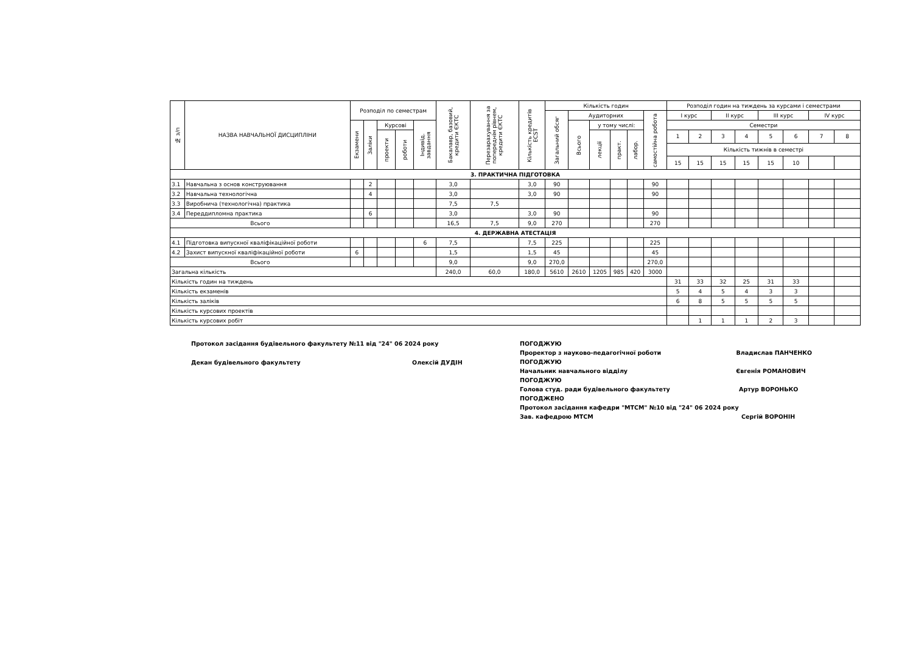| № з/п | НАЗВА НАВЧАЛЬНОЇ ДИСЦИПЛІНИ | Розподіл по семестрам | | | | | Бакалавр, базовий, кредити ЄКТС | Перезарахування за попереднім рівнем, кредити ЄКТС | Кількість кредитів ECST | Кількість годин | | | | | | Розподіл годин на тиждень за курсами і семестрами | | | | | | | |
| --- | --- | --- | --- | --- | --- | --- | --- | --- | --- | --- | --- | --- | --- | --- | --- | --- | --- | --- | --- | --- | --- | --- | --- |
| | | | | | | | | | | Загальний обсяг | Аудиторних | | | | самостійна робота | І курс | | ІІ курс | | ІІІ курс | | IV курс | |
| | | Екзамени | Заліки | Курсові | | Індивід. завдання | | | | | Всього | у тому числі: | | | | Семестри | | | | | | | |
| | | | | проекти | роботи | | | | | | | лекції | практ. | лабор. | | 1 | 2 | 3 | 4 | 5 | 6 | 7 | 8 |
| | | | | | | | | | | | | | | | | Кількість тижнів в семестрі | | | | | | | |
| | | | | | | | | | | | | | | | | 15 | 15 | 15 | 15 | 15 | 10 | | |
| 3. ПРАКТИЧНА ПІДГОТОВКА | | | | | | | | | | | | | | | | | | | | | | | |
| 3.1 | Навчальна з основ конструювання | | 2 | | | | 3,0 | | 3,0 | 90 | | | | | 90 | | | | | | | | |
| 3.2 | Навчальна технологічна | | 4 | | | | 3,0 | | 3,0 | 90 | | | | | 90 | | | | | | | | |
| 3.3 | Виробнича (технологічна) практика | | | | | | 7,5 | 7,5 | | | | | | | | | | | | | | | |
| 3.4 | Переддипломна практика | | 6 | | | | 3,0 | | 3,0 | 90 | | | | | 90 | | | | | | | | |
| Всього | | | | | | | 16,5 | 7,5 | 9,0 | 270 | | | | | 270 | | | | | | | | |
| 4. ДЕРЖАВНА АТЕСТАЦІЯ | | | | | | | | | | | | | | | | | | | | | | | |
| 4.1 | Підготовка випускної кваліфікаційної роботи | | | | | 6 | 7,5 | | 7,5 | 225 | | | | | 225 | | | | | | | | |
| 4.2 | Захист випускної кваліфікаційної роботи | 6 | | | | | 1,5 | | 1,5 | 45 | | | | | 45 | | | | | | | | |
| Всього | | | | | | | 9,0 | | 9,0 | 270,0 | | | | | 270,0 | | | | | | | | |
| Загальна кількість | | | | | | | 240,0 | 60,0 | 180,0 | 5610 | 2610 | 1205 | 985 | 420 | 3000 | | | | | | | | |
| Кількість годин на тиждень | | | | | | | | | | | | | | | | 31 | 33 | 32 | 25 | 31 | 33 | | |
| Кількість екзаменів | | | | | | | | | | | | | | | | 5 | 4 | 5 | 4 | 3 | 3 | | |
| Кількість заліків | | | | | | | | | | | | | | | | 6 | 8 | 5 | 5 | 5 | 5 | | |
| Кількість курсових проектів | | | | | | | | | | | | | | | | | | | | | | | |
| Кількість курсових робіт | | | | | | | | | | | | | | | | | 1 | 1 | 1 | 2 | 3 | | |
Протокол засідання будівельного факультету №11 від "24" 06 2024 року
Декан будівельного факультету Олексій ДУДІН
ПОГОДЖУЮ
Проректор з науково-педагогічної роботи Владислав ПАНЧЕНКО
ПОГОДЖУЮ
Начальник навчального відділу Євгенія РОМАНОВИЧ
ПОГОДЖУЮ
Голова студ. ради будівельного факультету Артур ВОРОНЬКО
ПОГОДЖЕНО
Протокол засідання кафедри "МТСМ" №10 від "24" 06 2024 року
Зав. кафедрою МТСМ Сергій ВОРОНІН